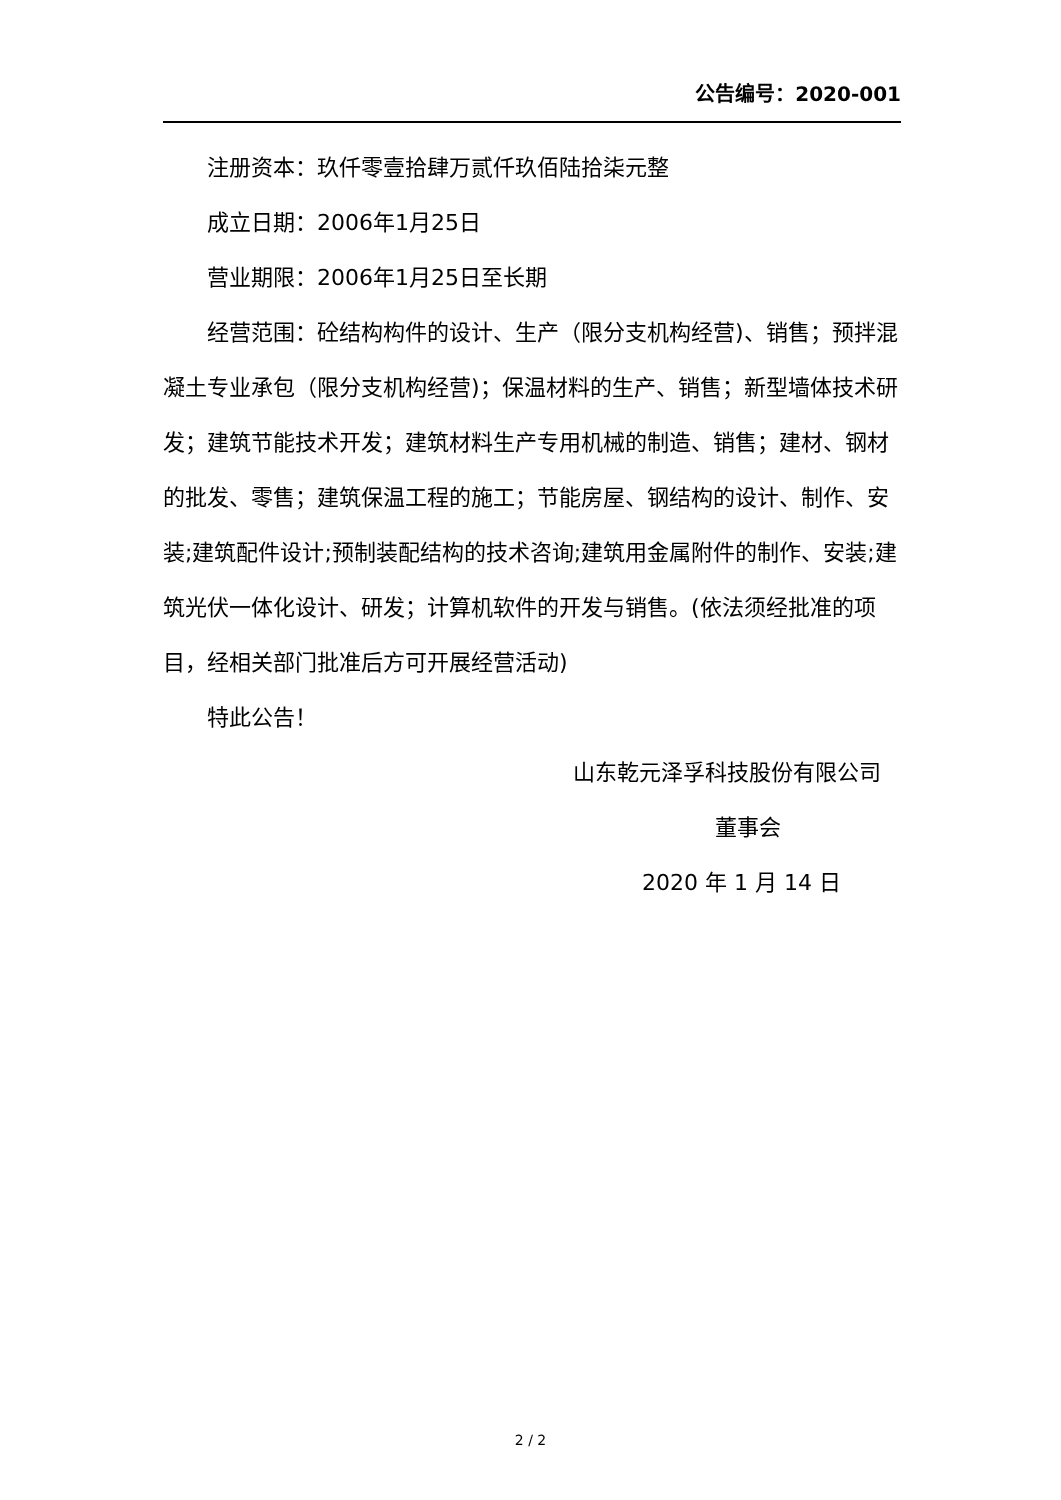公告编号：2020-001
注册资本：玖仟零壹拾肆万贰仟玖佰陆拾柒元整
成立日期：2006年1月25日
营业期限：2006年1月25日至长期
经营范围：砼结构构件的设计、生产（限分支机构经营)、销售；预拌混凝土专业承包（限分支机构经营)；保温材料的生产、销售；新型墙体技术研发；建筑节能技术开发；建筑材料生产专用机械的制造、销售；建材、钢材的批发、零售；建筑保温工程的施工；节能房屋、钢结构的设计、制作、安装;建筑配件设计;预制装配结构的技术咨询;建筑用金属附件的制作、安装;建筑光伏一体化设计、研发；计算机软件的开发与销售。(依法须经批准的项目，经相关部门批准后方可开展经营活动)
特此公告！
山东乾元泽孚科技股份有限公司
董事会
2020 年 1 月 14 日
2 / 2